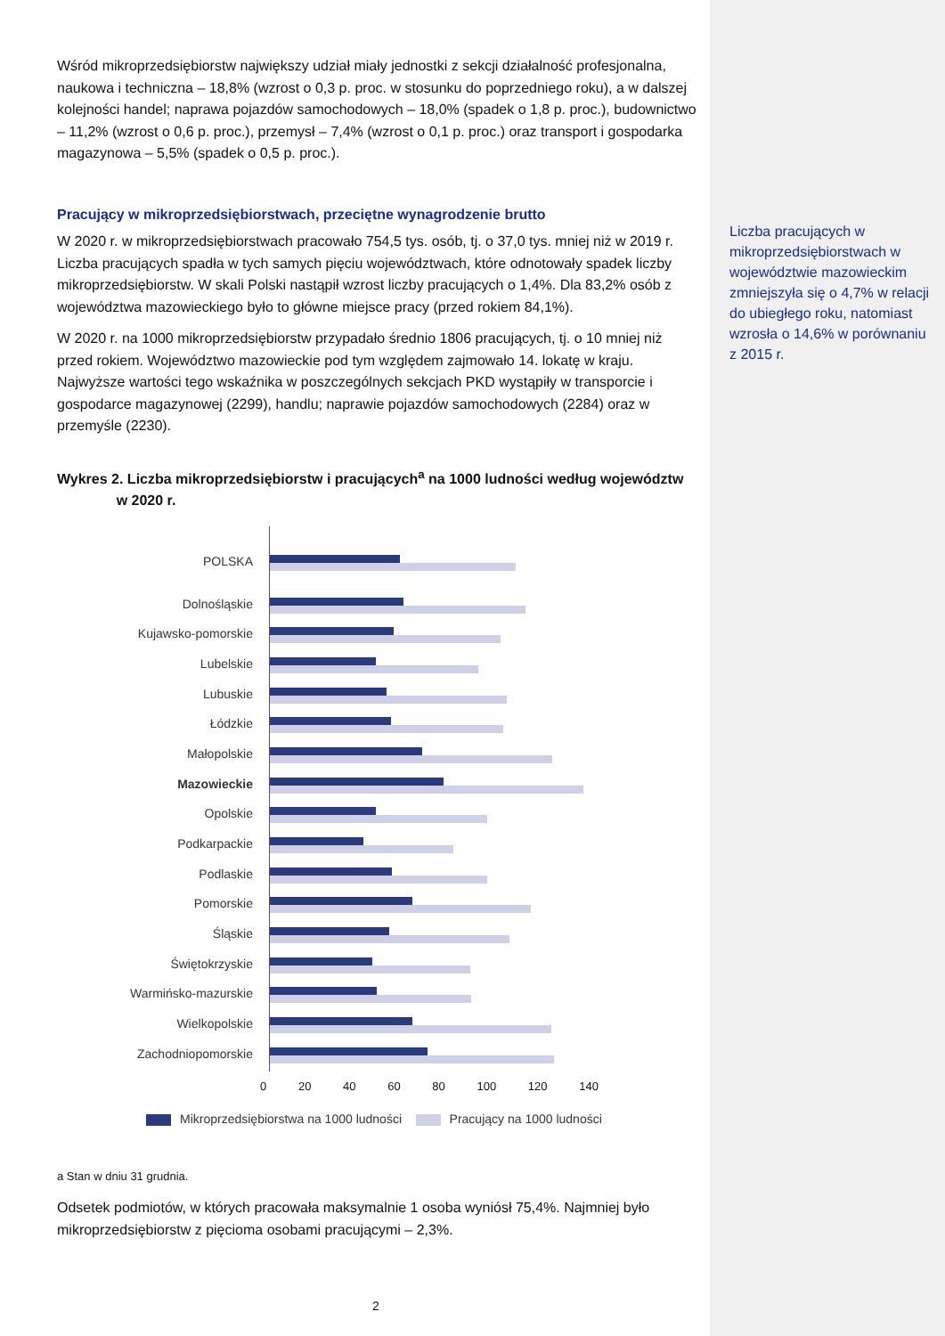Wśród mikroprzedsiębiorstw największy udział miały jednostki z sekcji działalność profesjonalna, naukowa i techniczna – 18,8% (wzrost o 0,3 p. proc. w stosunku do poprzedniego roku), a w dalszej kolejności handel; naprawa pojazdów samochodowych – 18,0% (spadek o 1,8 p. proc.), budownictwo – 11,2% (wzrost o 0,6 p. proc.), przemysł – 7,4% (wzrost o 0,1 p. proc.) oraz transport i gospodarka magazynowa – 5,5% (spadek o 0,5 p. proc.).
Pracujący w mikroprzedsiębiorstwach, przeciętne wynagrodzenie brutto
W 2020 r. w mikroprzedsiębiorstwach pracowało 754,5 tys. osób, tj. o 37,0 tys. mniej niż w 2019 r. Liczba pracujących spadła w tych samych pięciu województwach, które odnotowały spadek liczby mikroprzedsiębiorstw. W skali Polski nastąpił wzrost liczby pracujących o 1,4%. Dla 83,2% osób z województwa mazowieckiego było to główne miejsce pracy (przed rokiem 84,1%).
W 2020 r. na 1000 mikroprzedsiębiorstw przypadało średnio 1806 pracujących, tj. o 10 mniej niż przed rokiem. Województwo mazowieckie pod tym względem zajmowało 14. lokatę w kraju. Najwyższe wartości tego wskaźnika w poszczególnych sekcjach PKD wystąpiły w transporcie i gospodarce magazynowej (2299), handlu; naprawie pojazdów samochodowych (2284) oraz w przemyśle (2230).
Wykres 2. Liczba mikroprzedsiębiorstw i pracujących<sup>a</sup> na 1000 ludności według województw
w 2020 r.
POLSKA
Dolnośląskie
Kujawsko-pomorskie
Lubelskie
Lubuskie
Łódzkie
Małopolskie
Mazowieckie
Opolskie
Podkarpackie
Podlaskie
Pomorskie
Śląskie
Świętokrzyskie
Warmińsko-mazurskie
Wielkopolskie
Zachodniopomorskie
0 20 40 60 80 100 120 140
Mikroprzedsiębiorstwa na 1000 ludności Pracujący na 1000 ludności
a Stan w dniu 31 grudnia.
Odsetek podmiotów, w których pracowała maksymalnie 1 osoba wyniósł 75,4%. Najmniej było mikroprzedsiębiorstw z pięcioma osobami pracującymi – 2,3%.
Liczba pracujących w mikroprzedsiębiorstwach w województwie mazowieckim zmniejszyła się o 4,7% w relacji do ubiegłego roku, natomiast wzrosła o 14,6% w porównaniu z 2015 r.
2